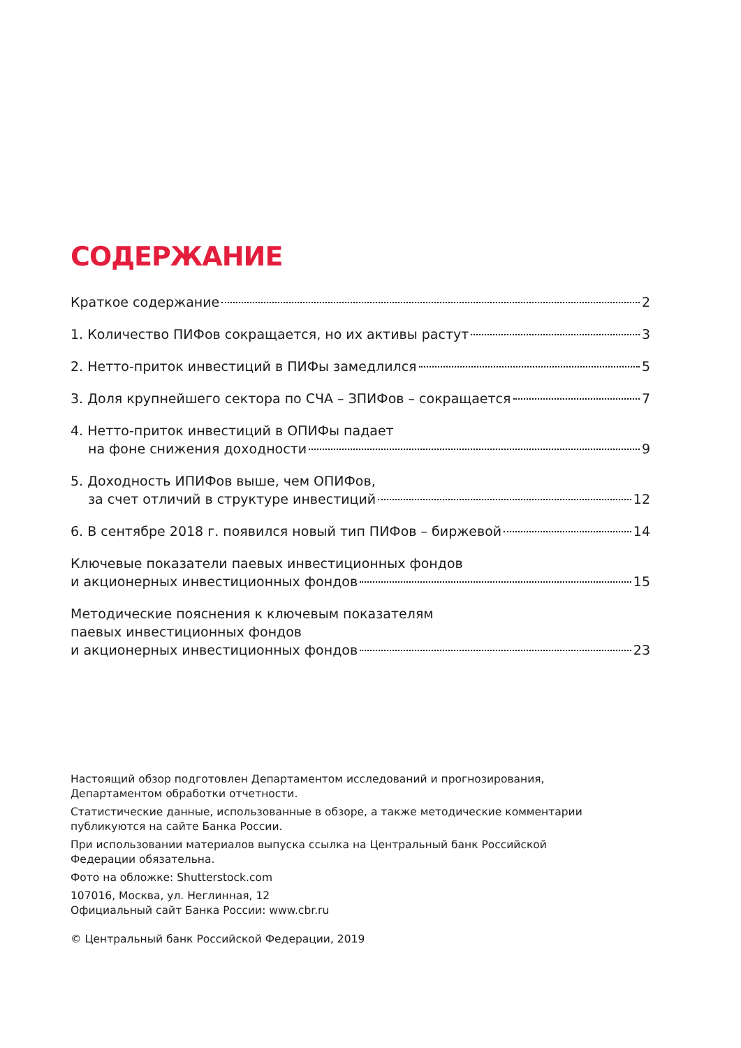СОДЕРЖАНИЕ
Краткое содержание 2
1. Количество ПИФов сокращается, но их активы растут 3
2. Нетто-приток инвестиций в ПИФы замедлился 5
3. Доля крупнейшего сектора по СЧА – ЗПИФов – сокращается 7
4. Нетто-приток инвестиций в ОПИФы падает
на фоне снижения доходности 9
5. Доходность ИПИФов выше, чем ОПИФов,
за счет отличий в структуре инвестиций 12
6. В сентябре 2018 г. появился новый тип ПИФов – биржевой 14
Ключевые показатели паевых инвестиционных фондов
и акционерных инвестиционных фондов 15
Методические пояснения к ключевым показателям
паевых инвестиционных фондов
и акционерных инвестиционных фондов 23
Настоящий обзор подготовлен Департаментом исследований и прогнозирования,
Департаментом обработки отчетности.
Статистические данные, использованные в обзоре, а также методические комментарии
публикуются на сайте Банка России.
При использовании материалов выпуска ссылка на Центральный банк Российской
Федерации обязательна.
Фото на обложке: Shutterstock.com
107016, Москва, ул. Неглинная, 12
Официальный сайт Банка России: www.cbr.ru
© Центральный банк Российской Федерации, 2019